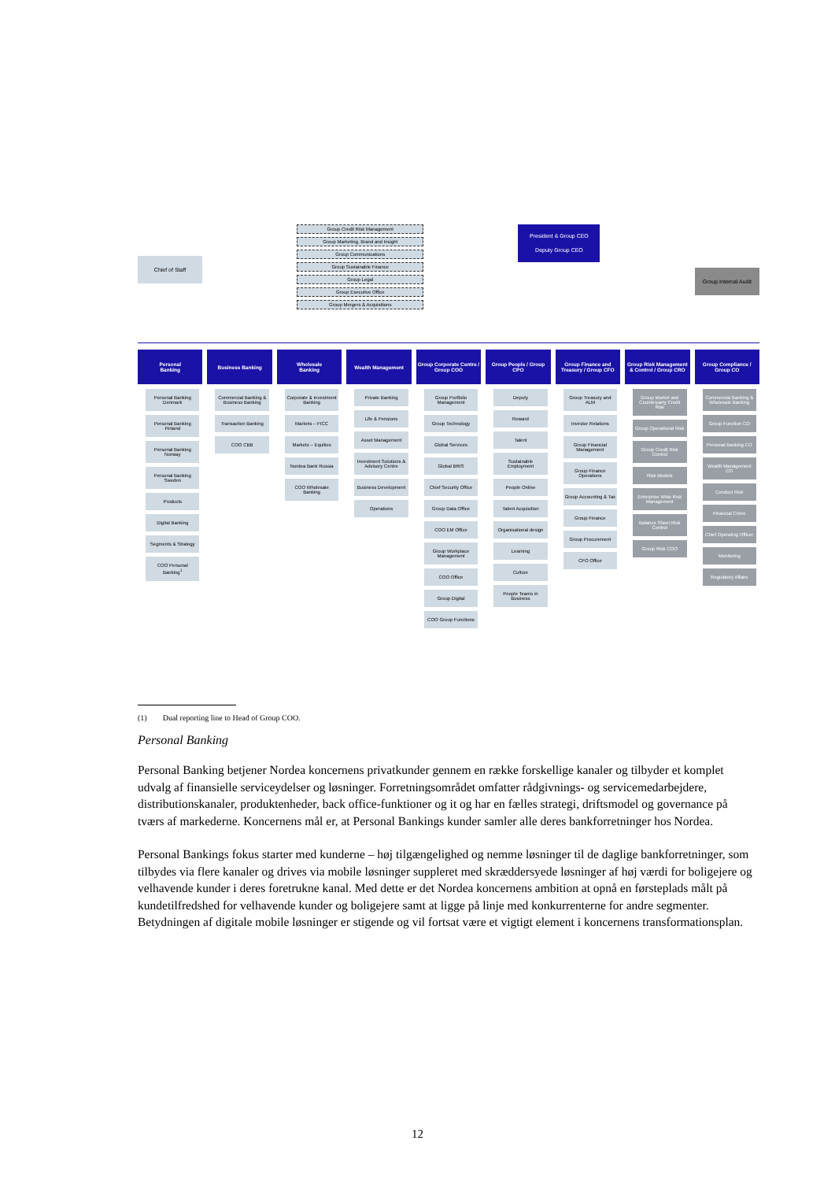Chief of Staff
Group Credit Risk Management
Group Marketing, Brand and Insight
Group Communications
Group Sustainable Finance
Group Legal
Group Executive Office
Group Mergers & Acquisitions
President & Group CEO
Deputy Group CEO
Group Internal Audit
Personal
Banking
Personal Banking Denmark
Personal Banking Finland
Personal Banking Norway
Personal Banking Sweden
Products
Digital Banking
Segments & Strategy
COO Personal Banking<sup>1</sup>
Business Banking
Commercial Banking & Business Banking
Transaction Banking
COO CBB
Wholesale
Banking
Corporate & Investment Banking
Markets – FICC
Markets – Equities
Nordea Bank Russia
COO Wholesale Banking
Wealth Management
Private Banking
Life & Pensions
Asset Management
Investment Solutions & Advisory Centre
Business Development
Operations
Group Corporate Centre / Group COO
Group Portfolio Management
Group Technology
Global Services
Global BRIS
Chief Security Office
Group Data Office
COO EM Office
Group Workplace Management
COO Office
Group Digital
COO Group Functions
Group People / Group CPO
Deputy
Reward
Talent
Sustainable Employment
People Online
Talent Acquisition
Organisational design
Learning
Culture
People Teams in Business
Group Finance and Treasury / Group CFO
Group Treasury and ALM
Investor Relations
Group Financial Management
Group Finance Operations
Group Accounting & Tax
Group Finance
Group Procurement
CFO Office
Group Risk Management & Control / Group CRO
Group Market and Counterparty Credit Risk
Group Operational Risk
Group Credit Risk Control
Risk Models
Enterprise Wide Risk Management
Balance Sheet Risk Control
Group Risk COO
Group Compliance / Group CO
Commercial Banking & Wholesale Banking
Group Function CO
Personal Banking CO
Wealth Management CO
Conduct Risk
Financial Crime
Chief Operating Officer
Monitoring
Regulatory Affairs
(1) Dual reporting line to Head of Group COO.
Personal Banking
Personal Banking betjener Nordea koncernens privatkunder gennem en række forskellige kanaler og tilbyder et komplet udvalg af finansielle serviceydelser og løsninger. Forretningsområdet omfatter rådgivnings- og servicemedarbejdere, distributionskanaler, produktenheder, back office-funktioner og it og har en fælles strategi, driftsmodel og governance på tværs af markederne. Koncernens mål er, at Personal Bankings kunder samler alle deres bankforretninger hos Nordea.
Personal Bankings fokus starter med kunderne – høj tilgængelighed og nemme løsninger til de daglige bankforretninger, som tilbydes via flere kanaler og drives via mobile løsninger suppleret med skræddersyede løsninger af høj værdi for boligejere og velhavende kunder i deres foretrukne kanal. Med dette er det Nordea koncernens ambition at opnå en førsteplads målt på kundetilfredshed for velhavende kunder og boligejere samt at ligge på linje med konkurrenterne for andre segmenter. Betydningen af digitale mobile løsninger er stigende og vil fortsat være et vigtigt element i koncernens transformationsplan.
12